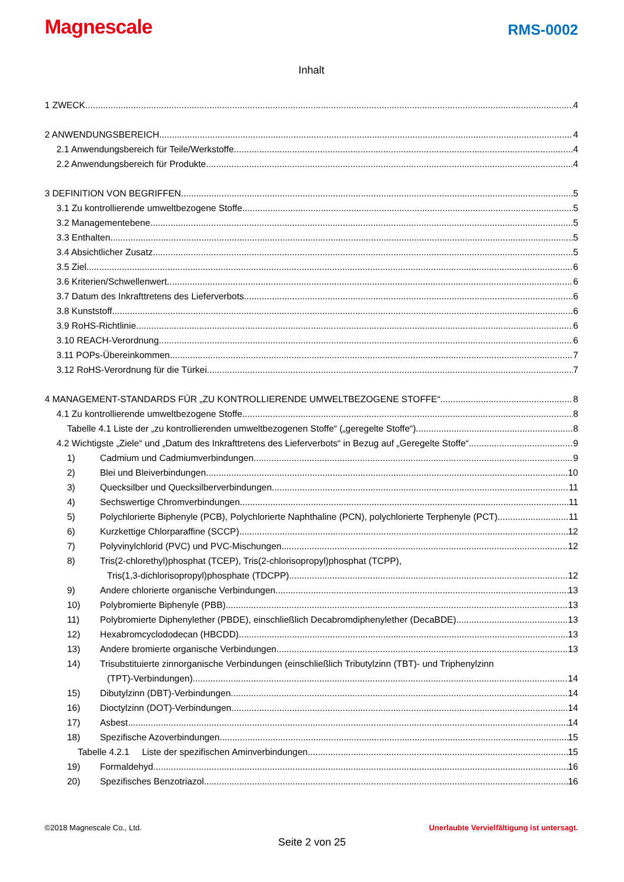Magnescale
RMS-0002
Inhalt
1 ZWECK 4
2 ANWENDUNGSBEREICH 4
2.1 Anwendungsbereich für Teile/Werkstoffe 4
2.2 Anwendungsbereich für Produkte 4
3 DEFINITION VON BEGRIFFEN 5
3.1 Zu kontrollierende umweltbezogene Stoffe 5
3.2 Managementebene 5
3.3 Enthalten 5
3.4 Absichtlicher Zusatz 5
3.5 Ziel 6
3.6 Kriterien/Schwellenwert 6
3.7 Datum des Inkrafttretens des Lieferverbots 6
3.8 Kunststoff 6
3.9 RoHS-Richtlinie 6
3.10 REACH-Verordnung 6
3.11 POPs-Übereinkommen 7
3.12 RoHS-Verordnung für die Türkei 7
4 MANAGEMENT-STANDARDS FÜR „ZU KONTROLLIERENDE UMWELTBEZOGENE STOFFE“ 8
4.1 Zu kontrollierende umweltbezogene Stoffe 8
Tabelle 4.1 Liste der „zu kontrollierenden umweltbezogenen Stoffe“ („geregelte Stoffe“) 8
4.2 Wichtigste „Ziele“ und „Datum des Inkrafttretens des Lieferverbots“ in Bezug auf „Geregelte Stoffe“ 9
1) Cadmium und Cadmiumverbindungen 9
2) Blei und Bleiverbindungen 10
3) Quecksilber und Quecksilberverbindungen 11
4) Sechswertige Chromverbindungen 11
5) Polychlorierte Biphenyle (PCB), Polychlorierte Naphthaline (PCN), polychlorierte Terphenyle (PCT) 11
6) Kurzkettige Chlorparaffine (SCCP) 12
7) Polyvinylchlorid (PVC) und PVC-Mischungen 12
8) Tris(2-chlorethyl)phosphat (TCEP), Tris(2-chlorisopropyl)phosphat (TCPP),
Tris(1,3-dichlorisopropyl)phosphate (TDCPP) 12
9) Andere chlorierte organische Verbindungen 13
10) Polybromierte Biphenyle (PBB) 13
11) Polybromierte Diphenylether (PBDE), einschließlich Decabromdiphenylether (DecaBDE) 13
12) Hexabromcyclododecan (HBCDD) 13
13) Andere bromierte organische Verbindungen 13
14) Trisubstituierte zinnorganische Verbindungen (einschließlich Tributylzinn (TBT)- und Triphenylzinn
(TPT)-Verbindungen) 14
15) Dibutylzinn (DBT)-Verbindungen 14
16) Dioctylzinn (DOT)-Verbindungen 14
17) Asbest 14
18) Spezifische Azoverbindungen 15
Tabelle 4.2.1 Liste der spezifischen Aminverbindungen 15
19) Formaldehyd 16
20) Spezifisches Benzotriazol 16
©2018 Magnescale Co., Ltd. Unerlaubte Vervielfältigung ist untersagt.
Seite 2 von 25